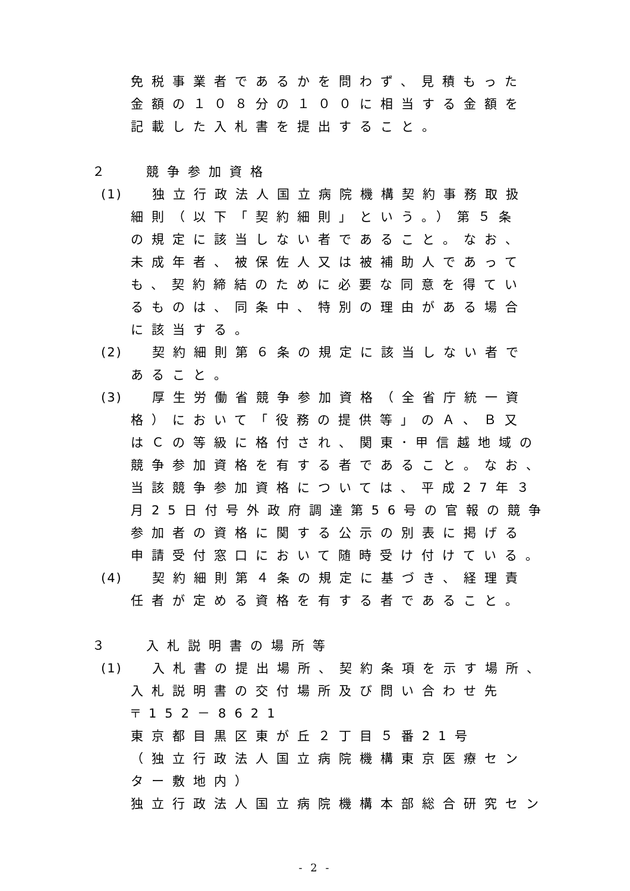免税事業者であるかを問わず、見積もった
金額の１０８分の１００に相当する金額を
記載した入札書を提出すること。
２　 競争参加資格
(1) 独立行政法人国立病院機構契約事務取扱
細則（以下「契約細則」という。）第５条
の規定に該当しない者であること。なお、
未成年者、被保佐人又は被補助人であって
も、契約締結のために必要な同意を得てい
るものは、同条中、特別の理由がある場合
に該当する。
(2) 契約細則第６条の規定に該当しない者で
あること。
(3) 厚生労働省競争参加資格（全省庁統一資
格）において「役務の提供等」のＡ、Ｂ又
はＣの等級に格付され、関東･甲信越地域の
競争参加資格を有する者であること。なお、
当該競争参加資格については、平成27年３
月25日付号外政府調達第56号の官報の競争
参加者の資格に関する公示の別表に掲げる
申請受付窓口において随時受け付けている。
(4) 契約細則第４条の規定に基づき、経理責
任者が定める資格を有する者であること。
３　 入札説明書の場所等
(1) 入札書の提出場所、契約条項を示す場所、
入札説明書の交付場所及び問い合わせ先
〒152－8621
東京都目黒区東が丘２丁目５番21号
（独立行政法人国立病院機構東京医療セン
ター敷地内）
独立行政法人国立病院機構本部総合研究セン
- 2 -